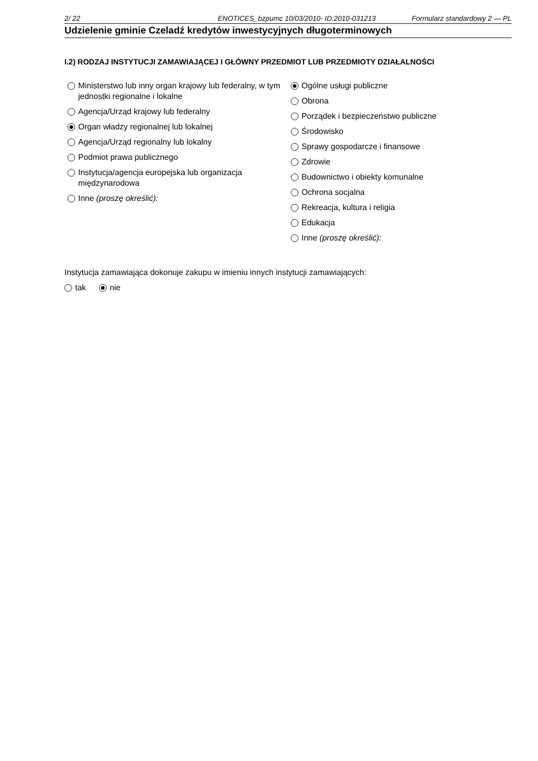2/ 22 ENOTICES_bzpumc 10/03/2010- ID:2010-031213 Formularz standardowy 2 — PL
Udzielenie gminie Czeladź kredytów inwestycyjnych długoterminowych
I.2) RODZAJ INSTYTUCJI ZAMAWIAJĄCEJ I GŁÓWNY PRZEDMIOT LUB PRZEDMIOTY DZIAŁALNOŚCI
Ministerstwo lub inny organ krajowy lub federalny, w tym jednostki regionalne i lokalne
Agencja/Urząd krajowy lub federalny
Organ władzy regionalnej lub lokalnej
Agencja/Urząd regionalny lub lokalny
Podmiot prawa publicznego
Instytucja/agencja europejska lub organizacja międzynarodowa
Inne (proszę określić):
Ogólne usługi publiczne
Obrona
Porządek i bezpieczeństwo publiczne
Środowisko
Sprawy gospodarcze i finansowe
Zdrowie
Budownictwo i obiekty komunalne
Ochrona socjalna
Rekreacja, kultura i religia
Edukacja
Inne (proszę określić):
Instytucja zamawiająca dokonuje zakupu w imieniu innych instytucji zamawiających:
tak nie